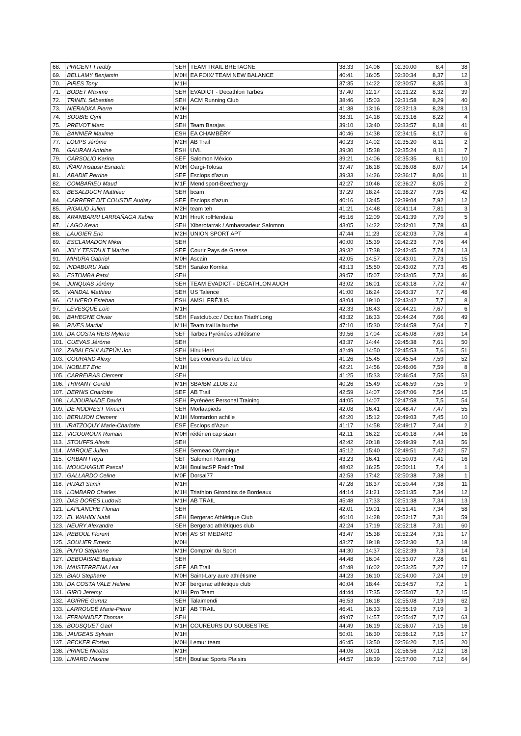| 68. | PRIGENT Freddy | SEH | TEAM TRAIL BRETAGNE | 38:33 | 14:06 | 02:30:00 | 8,4 | 38 |
| 69. | BELLAMY Benjamin | M0H | EA FOIX/ TEAM NEW BALANCE | 40:41 | 16:05 | 02:30:34 | 8,37 | 12 |
| 70. | PIRES Tony | M1H | | 37:35 | 14:22 | 02:30:57 | 8,35 | 3 |
| 71. | BODET Maxime | SEH | EVADICT - Decathlon Tarbes | 37:40 | 12:17 | 02:31:22 | 8,32 | 39 |
| 72. | TRINEL Sébastien | SEH | ACM Running Club | 38:46 | 15:03 | 02:31:58 | 8,29 | 40 |
| 73. | NIERADKA Pierre | M0H | | 41:38 | 13:16 | 02:32:13 | 8,28 | 13 |
| 74. | SOUBIE Cyril | M1H | | 38:31 | 14:18 | 02:33:16 | 8,22 | 4 |
| 75. | PREVOT Marc | SEH | Team Barajas | 39:10 | 13:40 | 02:33:57 | 8,18 | 41 |
| 76. | BANNIER Maxime | ESH | EA CHAMBÉRY | 40:46 | 14:38 | 02:34:15 | 8,17 | 6 |
| 77. | LOUPS Jérôme | M2H | AB Trail | 40:23 | 14:02 | 02:35:20 | 8,11 | 2 |
| 78. | GAURAN Antoine | ESH | UVL | 39:30 | 15:38 | 02:35:24 | 8,11 | 7 |
| 79. | CARSOLIO Karina | SEF | Salomon México | 39:21 | 14:06 | 02:35:35 | 8,1 | 10 |
| 80. | IÑAKI Insausti Esnaola | M0H | Oargi-Tolosa | 37:47 | 16:18 | 02:36:08 | 8,07 | 14 |
| 81. | ABADIE Perrine | SEF | Esclops d'azun | 39:33 | 14:26 | 02:36:17 | 8,06 | 11 |
| 82. | COMBARIEU Maud | M1F | Mendisport-Beez'nergy | 42:27 | 10:46 | 02:36:27 | 8,05 | 2 |
| 83. | BESALDUCH Matthieu | SEH | bcam | 37:29 | 18:24 | 02:38:27 | 7,95 | 42 |
| 84. | CARRERE DIT COUSTIE Audrey | SEF | Esclops d'azun | 40:16 | 13:45 | 02:39:04 | 7,92 | 12 |
| 85. | RIGAUD Julien | M2H | team teh | 41:21 | 14:48 | 02:41:14 | 7,81 | 3 |
| 86. | ARANBARRI LARRAÑAGA Xabier | M1H | HiruKirolHendaia | 45:16 | 12:09 | 02:41:39 | 7,79 | 5 |
| 87. | LAGO Kevin | SEH | Xiberotarrak / Ambassadeur Salomon | 43:05 | 14:22 | 02:42:01 | 7,78 | 43 |
| 88. | LAUGIER Eric | M2H | UNION SPORT APT | 47:44 | 11:23 | 02:42:03 | 7,78 | 4 |
| 89. | ESCLAMADON Mikel | SEH | | 40:00 | 15:39 | 02:42:23 | 7,76 | 44 |
| 90. | JOLY TESTAULT Marion | SEF | Courir Pays de Grasse | 39:32 | 17:38 | 02:42:45 | 7,74 | 13 |
| 91. | MIHURA Gabriel | M0H | Ascain | 42:05 | 14:57 | 02:43:01 | 7,73 | 15 |
| 92. | INDABURU Xabi | SEH | Sarako Korrika | 43:13 | 15:50 | 02:43:02 | 7,73 | 45 |
| 93. | ESTOMBA Patxi | SEH | | 39:57 | 15:07 | 02:43:05 | 7,73 | 46 |
| 94. | JUNQUAS Jérémy | SEH | TEAM EVADICT - DECATHLON AUCH | 43:02 | 16:01 | 02:43:18 | 7,72 | 47 |
| 95. | VANDAL Mathieu | SEH | US Talence | 41:00 | 16:24 | 02:43:37 | 7,7 | 48 |
| 96. | OLIVERO Esteban | ESH | AMSL FRÉJUS | 43:04 | 19:10 | 02:43:42 | 7,7 | 8 |
| 97. | LEVESQUE Loic | M1H | | 42:33 | 18:43 | 02:44:21 | 7,67 | 6 |
| 98. | BAHEGNE Olivier | SEH | Fastclub.cc / Occitan Triath'Long | 43:32 | 16:33 | 02:44:24 | 7,66 | 49 |
| 99. | RIVES Martial | M1H | Team trail la burthe | 47:10 | 15:30 | 02:44:58 | 7,64 | 7 |
| 100. | DA COSTA REIS Mylene | SEF | Tarbes Pyrénées athlétisme | 39:56 | 17:04 | 02:45:08 | 7,63 | 14 |
| 101. | CUEVAS Jérôme | SEH | | 43:37 | 14:44 | 02:45:38 | 7,61 | 50 |
| 102. | ZABALEGUI AIZPÚN Jon | SEH | Hiru Herri | 42:49 | 14:50 | 02:45:53 | 7,6 | 51 |
| 103. | COURAND Alexy | SEH | Les coureurs du lac bleu | 41:26 | 15:45 | 02:45:54 | 7,59 | 52 |
| 104. | NOBLET Eric | M1H | | 42:21 | 14:56 | 02:46:06 | 7,59 | 8 |
| 105. | CARREIRAS Clement | SEH | | 41:25 | 15:33 | 02:46:54 | 7,55 | 53 |
| 106. | THIRANT Gerald | M1H | SBA/BM ZLOB 2.0 | 40:26 | 15:49 | 02:46:59 | 7,55 | 9 |
| 107. | DERNIS Charlotte | SEF | AB Trail | 42:59 | 14:07 | 02:47:06 | 7,54 | 15 |
| 108. | LAJOURNADE David | SEH | Pyrénées Personal Training | 44:05 | 14:07 | 02:47:58 | 7,5 | 54 |
| 109. | DE NODREST Vincent | SEH | Morlaapieds | 42:08 | 16:41 | 02:48:47 | 7,47 | 55 |
| 110. | BERUJON Clement | M1H | Montardon achille | 42:20 | 15:12 | 02:49:03 | 7,45 | 10 |
| 111. | IRATZOQUY Marie-Charlotte | ESF | Esclops d'Azun | 41:17 | 14:58 | 02:49:17 | 7,44 | 2 |
| 112. | VIGOUROUX Romain | M0H | rédérien cap sizun | 42:11 | 16:22 | 02:49:18 | 7,44 | 16 |
| 113. | STOUFFS Alexis | SEH | | 42:42 | 20:18 | 02:49:39 | 7,43 | 56 |
| 114. | MARQUE Julien | SEH | Semeac Olympique | 45:12 | 15:40 | 02:49:51 | 7,42 | 57 |
| 115. | ORBAN Freya | SEF | Salomon Running | 43:23 | 16:41 | 02:50:03 | 7,41 | 16 |
| 116. | MOUCHAGUE Pascal | M3H | BouliacSP Raid'nTrail | 48:02 | 16:25 | 02:50:11 | 7,4 | 1 |
| 117. | GALLARDO Celine | M0F | Dorsal77 | 42:53 | 17:42 | 02:50:38 | 7,38 | 1 |
| 118. | HIJAZI Samir | M1H | | 47:28 | 18:37 | 02:50:44 | 7,38 | 11 |
| 119. | LOMBARD Charles | M1H | Triathlon Girondins de Bordeaux | 44:14 | 21:21 | 02:51:35 | 7,34 | 12 |
| 120. | DAS DORES Ludovic | M1H | AB TRAIL | 45:48 | 17:33 | 02:51:38 | 7,34 | 13 |
| 121. | LAPLANCHE Florian | SEH | | 42:01 | 19:01 | 02:51:41 | 7,34 | 58 |
| 122. | EL WAHIDI Nabil | SEH | Bergerac Athlétique Club | 46:10 | 14:28 | 02:52:17 | 7,31 | 59 |
| 123. | NEURY Alexandre | SEH | Bergerac athlétiques club | 42:24 | 17:19 | 02:52:18 | 7,31 | 60 |
| 124. | REBOUL Florent | M0H | AS ST MEDARD | 43:47 | 15:38 | 02:52:24 | 7,31 | 17 |
| 125. | SOULIER Emeric | M0H | | 43:27 | 19:18 | 02:52:30 | 7,3 | 18 |
| 126. | PUYO Stéphane | M1H | Comptoir du Sport | 44:30 | 14:37 | 02:52:39 | 7,3 | 14 |
| 127. | DEBOAISNE Baptiste | SEH | | 44:48 | 16:04 | 02:53:07 | 7,28 | 61 |
| 128. | MAISTERRENA Lea | SEF | AB Trail | 42:48 | 16:02 | 02:53:25 | 7,27 | 17 |
| 129. | BIAU Stephane | M0H | Saint-Lary aure athlétisme | 44:23 | 16:10 | 02:54:00 | 7,24 | 19 |
| 130. | DA COSTA VALE Helene | M3F | bergerac athletique club | 40:04 | 18:44 | 02:54:57 | 7,2 | 1 |
| 131. | GIRO Jeremy | M1H | Pro Team | 44:44 | 17:35 | 02:55:07 | 7,2 | 15 |
| 132. | AGIRRE Gurutz | SEH | Talaimendi | 46:53 | 16:18 | 02:55:08 | 7,19 | 62 |
| 133. | LARROUDÉ Marie-Pierre | M1F | AB TRAIL | 46:41 | 16:33 | 02:55:19 | 7,19 | 3 |
| 134. | FERNANDEZ Thomas | SEH | | 49:07 | 14:57 | 02:55:47 | 7,17 | 63 |
| 135. | BOUSQUET Gael | M1H | COUREURS DU SOUBESTRE | 44:49 | 16:19 | 02:56:07 | 7,15 | 16 |
| 136. | JAUGEAS Sylvain | M1H | | 50:01 | 16:30 | 02:56:12 | 7,15 | 17 |
| 137. | BECKER Florian | M0H | Lemur team | 46:45 | 13:50 | 02:56:20 | 7,15 | 20 |
| 138. | PRINCE Nicolas | M1H | | 44:06 | 20:01 | 02:56:56 | 7,12 | 18 |
| 139. | LINARD Maxime | SEH | Bouliac Sports Plaisirs | 44:57 | 18:39 | 02:57:00 | 7,12 | 64 |